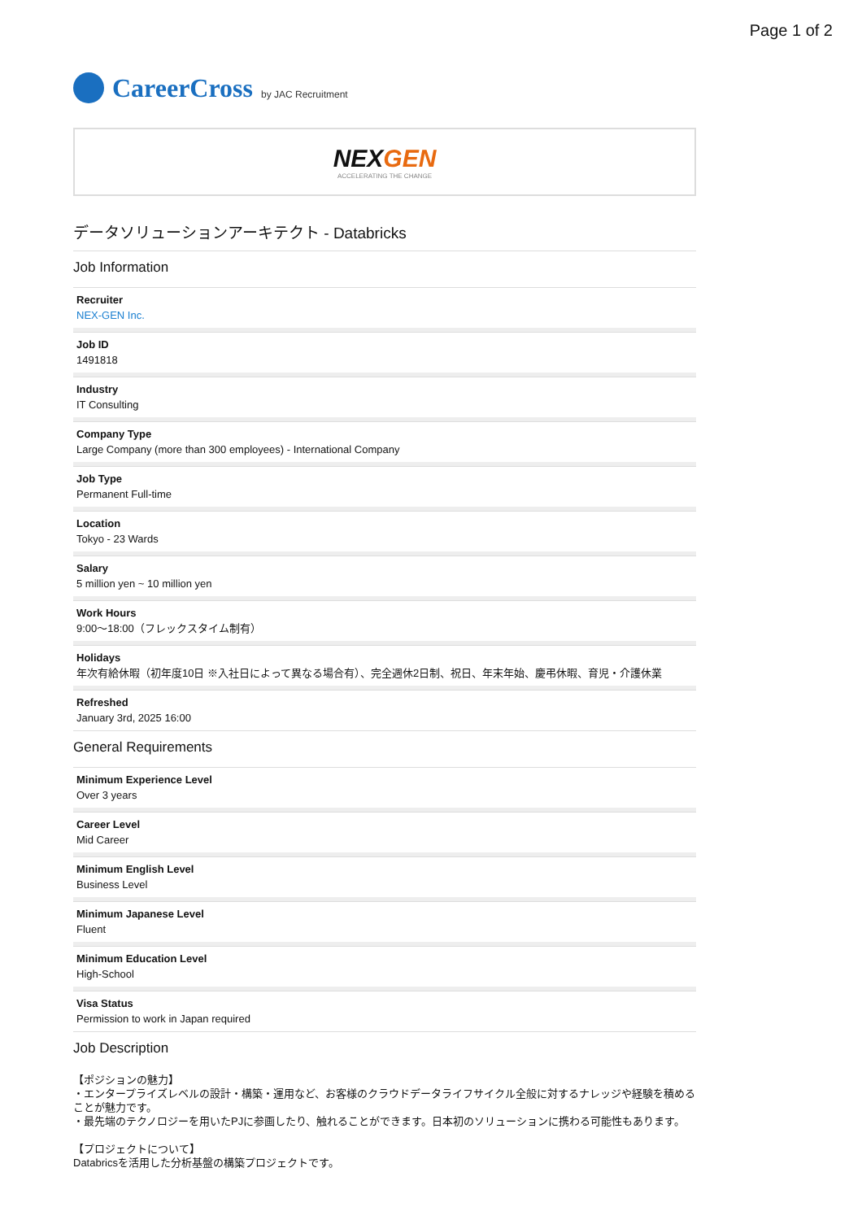Page 1 of 2
CareerCross by JAC Recruitment
NEXGEN
ACCELERATING THE CHANGE
データソリューションアーキテクト - Databricks
Job Information
Recruiter
NEX-GEN Inc.
Job ID
1491818
Industry
IT Consulting
Company Type
Large Company (more than 300 employees) - International Company
Job Type
Permanent Full-time
Location
Tokyo - 23 Wards
Salary
5 million yen ~ 10 million yen
Work Hours
9:00〜18:00（フレックスタイム制有）
Holidays
年次有給休暇（初年度10日 ※入社日によって異なる場合有）、完全週休2日制、祝日、年末年始、慶弔休暇、育児・介護休業
Refreshed
January 3rd, 2025 16:00
General Requirements
Minimum Experience Level
Over 3 years
Career Level
Mid Career
Minimum English Level
Business Level
Minimum Japanese Level
Fluent
Minimum Education Level
High-School
Visa Status
Permission to work in Japan required
Job Description
【ポジションの魅力】
・エンタープライズレベルの設計・構築・運用など、お客様のクラウドデータライフサイクル全般に対するナレッジや経験を積めることが魅力です。
・最先端のテクノロジーを用いたPJに参画したり、触れることができます。日本初のソリューションに携わる可能性もあります。
【プロジェクトについて】
Databricsを活用した分析基盤の構築プロジェクトです。